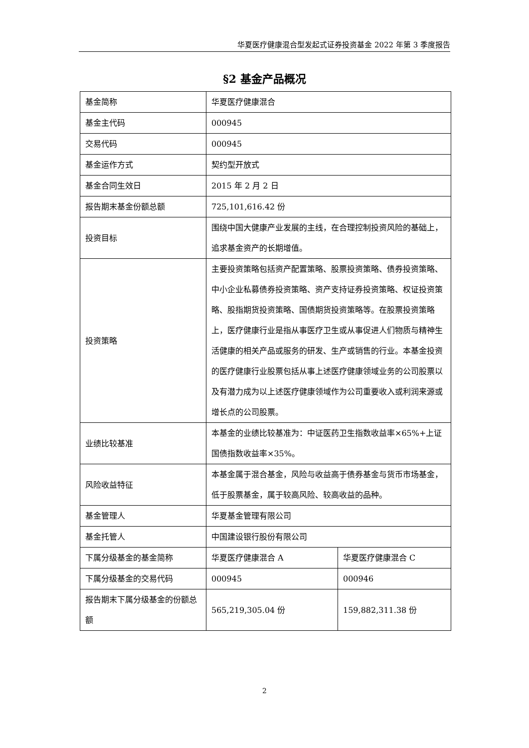华夏医疗健康混合型发起式证券投资基金 2022 年第 3 季度报告
§2 基金产品概况
| 基金简称 | 华夏医疗健康混合 | |
| 基金主代码 | 000945 | |
| 交易代码 | 000945 | |
| 基金运作方式 | 契约型开放式 | |
| 基金合同生效日 | 2015 年 2 月 2 日 | |
| 报告期末基金份额总额 | 725,101,616.42 份 | |
| 投资目标 | 围绕中国大健康产业发展的主线，在合理控制投资风险的基础上，追求基金资产的长期增值。 | |
| 投资策略 | 主要投资策略包括资产配置策略、股票投资策略、债券投资策略、中小企业私募债券投资策略、资产支持证券投资策略、权证投资策略、股指期货投资策略、国债期货投资策略等。在股票投资策略上，医疗健康行业是指从事医疗卫生或从事促进人们物质与精神生活健康的相关产品或服务的研发、生产或销售的行业。本基金投资的医疗健康行业股票包括从事上述医疗健康领域业务的公司股票以及有潜力成为以上述医疗健康领域作为公司重要收入或利润来源或增长点的公司股票。 | |
| 业绩比较基准 | 本基金的业绩比较基准为：中证医药卫生指数收益率×65%+上证国债指数收益率×35%。 | |
| 风险收益特征 | 本基金属于混合基金，风险与收益高于债券基金与货币市场基金，低于股票基金，属于较高风险、较高收益的品种。 | |
| 基金管理人 | 华夏基金管理有限公司 | |
| 基金托管人 | 中国建设银行股份有限公司 | |
| 下属分级基金的基金简称 | 华夏医疗健康混合 A | 华夏医疗健康混合 C |
| 下属分级基金的交易代码 | 000945 | 000946 |
| 报告期末下属分级基金的份额总额 | 565,219,305.04 份 | 159,882,311.38 份 |
2